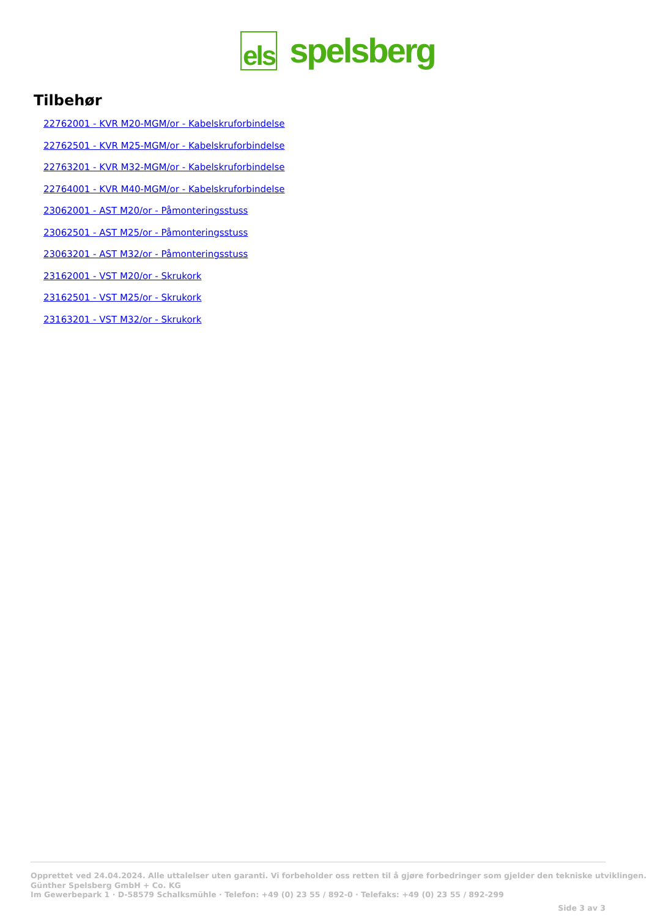els spelsberg
Tilbehør
22762001 - KVR M20-MGM/or - Kabelskruforbindelse
22762501 - KVR M25-MGM/or - Kabelskruforbindelse
22763201 - KVR M32-MGM/or - Kabelskruforbindelse
22764001 - KVR M40-MGM/or - Kabelskruforbindelse
23062001 - AST M20/or - Påmonteringsstuss
23062501 - AST M25/or - Påmonteringsstuss
23063201 - AST M32/or - Påmonteringsstuss
23162001 - VST M20/or - Skrukork
23162501 - VST M25/or - Skrukork
23163201 - VST M32/or - Skrukork
Opprettet ved 24.04.2024. Alle uttalelser uten garanti. Vi forbeholder oss retten til å gjøre forbedringer som gjelder den tekniske utviklingen.
Günther Spelsberg GmbH + Co. KG
Im Gewerbepark 1 · D-58579 Schalksmühle · Telefon: +49 (0) 23 55 / 892-0 · Telefaks: +49 (0) 23 55 / 892-299
Side 3 av 3